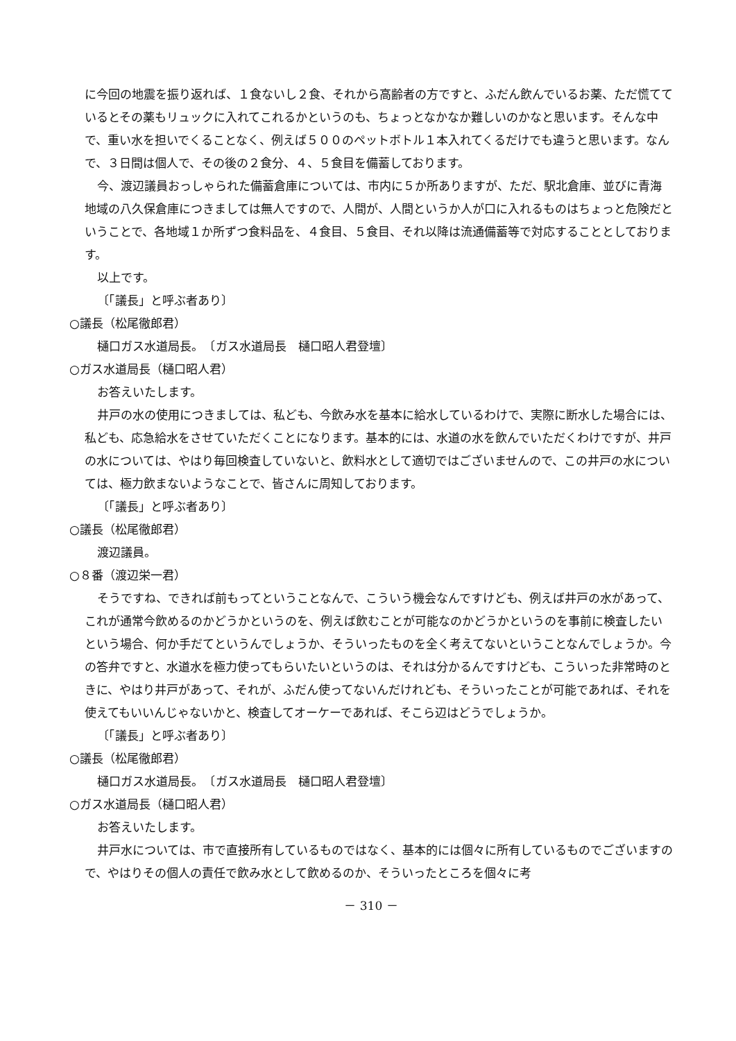に今回の地震を振り返れば、１食ないし２食、それから高齢者の方ですと、ふだん飲んでいるお薬、ただ慌てているとその薬もリュックに入れてこれるかというのも、ちょっとなかなか難しいのかなと思います。そんな中で、重い水を担いでくることなく、例えば５００のペットボトル１本入れてくるだけでも違うと思います。なんで、３日間は個人で、その後の２食分、４、５食目を備蓄しております。
今、渡辺議員おっしゃられた備蓄倉庫については、市内に５か所ありますが、ただ、駅北倉庫、並びに青海地域の八久保倉庫につきましては無人ですので、人間が、人間というか人が口に入れるものはちょっと危険だということで、各地域１か所ずつ食料品を、４食目、５食目、それ以降は流通備蓄等で対応することとしております。
以上です。
〔「議長」と呼ぶ者あり〕
○議長（松尾徹郎君）
樋口ガス水道局長。　〔ガス水道局長　樋口昭人君登壇〕
○ガス水道局長（樋口昭人君）
お答えいたします。
井戸の水の使用につきましては、私ども、今飲み水を基本に給水しているわけで、実際に断水した場合には、私ども、応急給水をさせていただくことになります。基本的には、水道の水を飲んでいただくわけですが、井戸の水については、やはり毎回検査していないと、飲料水として適切ではございませんので、この井戸の水については、極力飲まないようなことで、皆さんに周知しております。
〔「議長」と呼ぶ者あり〕
○議長（松尾徹郎君）
渡辺議員。
○８番（渡辺栄一君）
そうですね、できれば前もってということなんで、こういう機会なんですけども、例えば井戸の水があって、これが通常今飲めるのかどうかというのを、例えば飲むことが可能なのかどうかというのを事前に検査したいという場合、何か手だてというんでしょうか、そういったものを全く考えてないということなんでしょうか。今の答弁ですと、水道水を極力使ってもらいたいというのは、それは分かるんですけども、こういった非常時のときに、やはり井戸があって、それが、ふだん使ってないんだけれども、そういったことが可能であれば、それを使えてもいいんじゃないかと、検査してオーケーであれば、そこら辺はどうでしょうか。
〔「議長」と呼ぶ者あり〕
○議長（松尾徹郎君）
樋口ガス水道局長。　〔ガス水道局長　樋口昭人君登壇〕
○ガス水道局長（樋口昭人君）
お答えいたします。
井戸水については、市で直接所有しているものではなく、基本的には個々に所有しているものでございますので、やはりその個人の責任で飲み水として飲めるのか、そういったところを個々に考
－ 310 －